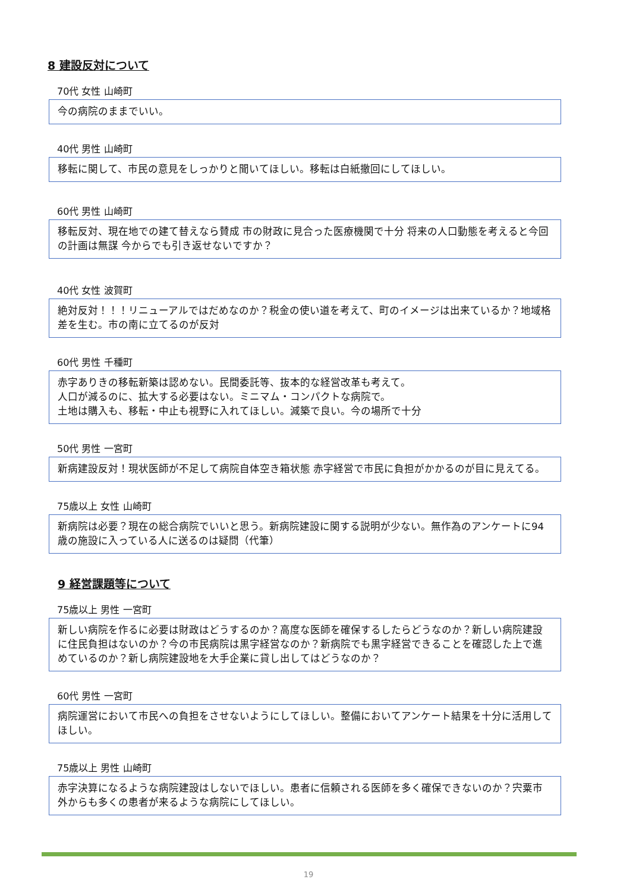8 建設反対について
70代 女性 山崎町
今の病院のままでいい。
40代 男性 山崎町
移転に関して、市民の意見をしっかりと聞いてほしい。移転は白紙撤回にしてほしい。
60代 男性 山崎町
移転反対、現在地での建て替えなら賛成 市の財政に見合った医療機関で十分 将来の人口動態を考えると今回の計画は無謀 今からでも引き返せないですか？
40代 女性 波賀町
絶対反対！！！リニューアルではだめなのか？税金の使い道を考えて、町のイメージは出来ているか？地域格差を生む。市の南に立てるのが反対
60代 男性 千種町
赤字ありきの移転新築は認めない。民間委託等、抜本的な経営改革も考えて。
人口が減るのに、拡大する必要はない。ミニマム・コンパクトな病院で。
土地は購入も、移転・中止も視野に入れてほしい。減築で良い。今の場所で十分
50代 男性 一宮町
新病建設反対！現状医師が不足して病院自体空き箱状態 赤字経営で市民に負担がかかるのが目に見えてる。
75歳以上 女性 山崎町
新病院は必要？現在の総合病院でいいと思う。新病院建設に関する説明が少ない。無作為のアンケートに94歳の施設に入っている人に送るのは疑問（代筆）
9 経営課題等について
75歳以上 男性 一宮町
新しい病院を作るに必要は財政はどうするのか？高度な医師を確保するしたらどうなのか？新しい病院建設に住民負担はないのか？今の市民病院は黒字経営なのか？新病院でも黒字経営できることを確認した上で進めているのか？新し病院建設地を大手企業に貸し出してはどうなのか？
60代 男性 一宮町
病院運営において市民への負担をさせないようにしてほしい。整備においてアンケート結果を十分に活用してほしい。
75歳以上 男性 山崎町
赤字決算になるような病院建設はしないでほしい。患者に信頼される医師を多く確保できないのか？宍粟市外からも多くの患者が来るような病院にしてほしい。
19